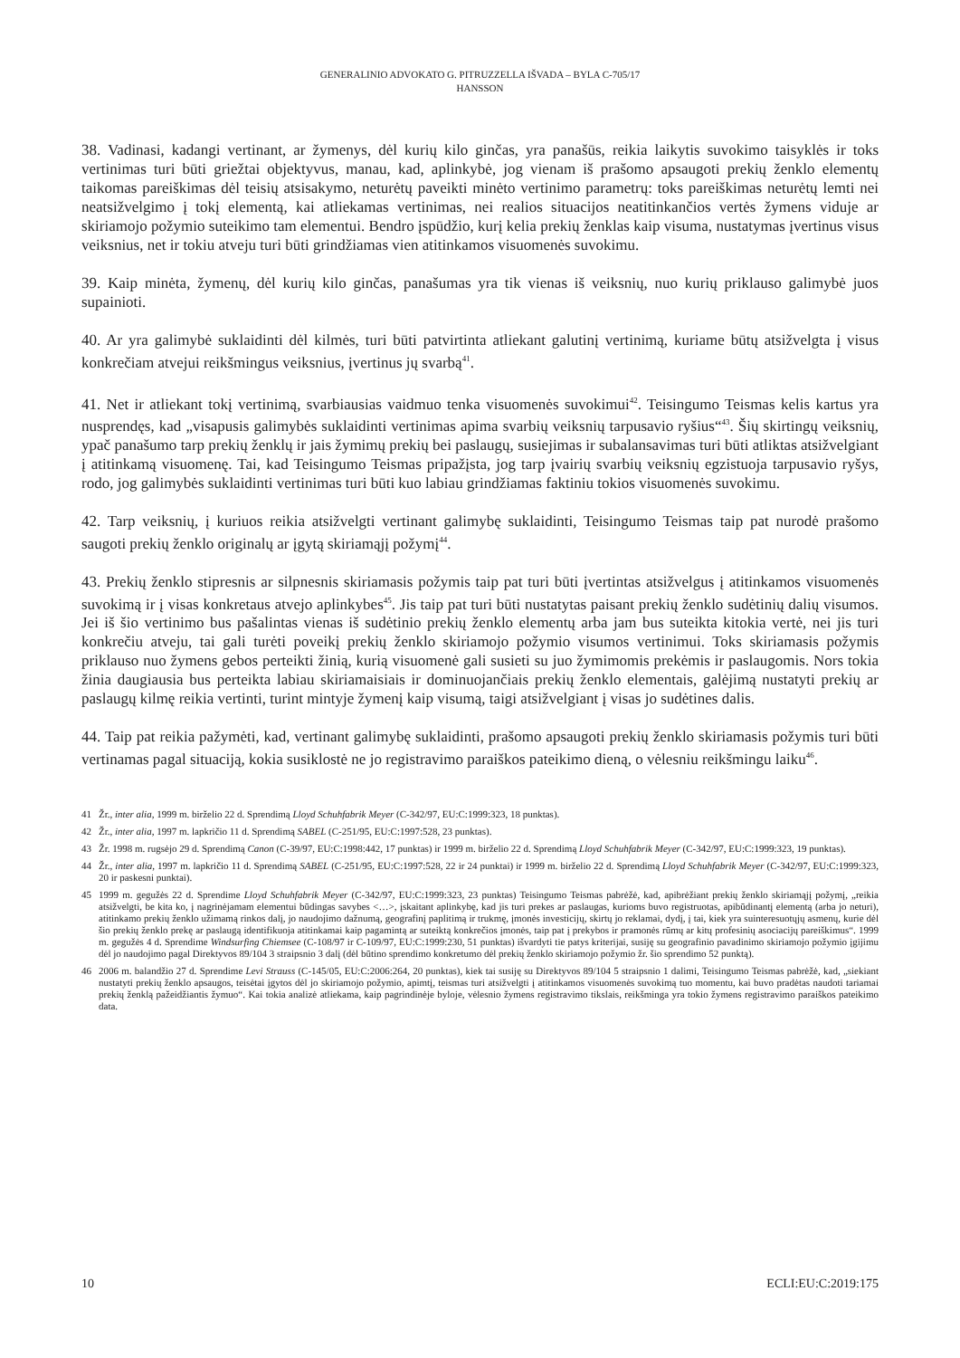GENERALINIO ADVOKATO G. PITRUZZELLA IŠVADA – BYLA C-705/17
HANSSON
38. Vadinasi, kadangi vertinant, ar žymenys, dėl kurių kilo ginčas, yra panašūs, reikia laikytis suvokimo taisyklės ir toks vertinimas turi būti griežtai objektyvus, manau, kad, aplinkybė, jog vienam iš prašomo apsaugoti prekių ženklo elementų taikomas pareiškimas dėl teisių atsisakymo, neturėtų paveikti minėto vertinimo parametrų: toks pareiškimas neturėtų lemti nei neatsižvelgimo į tokį elementą, kai atliekamas vertinimas, nei realios situacijos neatitinkančios vertės žymens viduje ar skiriamojo požymio suteikimo tam elementui. Bendro įspūdžio, kurį kelia prekių ženklas kaip visuma, nustatymas įvertinus visus veiksnius, net ir tokiu atveju turi būti grindžiamas vien atitinkamos visuomenės suvokimu.
39. Kaip minėta, žymenų, dėl kurių kilo ginčas, panašumas yra tik vienas iš veiksnių, nuo kurių priklauso galimybė juos supainioti.
40. Ar yra galimybė suklaidinti dėl kilmės, turi būti patvirtinta atliekant galutinį vertinimą, kuriame būtų atsižvelgta į visus konkrečiam atvejui reikšmingus veiksnius, įvertinus jų svarbą<sup>41</sup>.
41. Net ir atliekant tokį vertinimą, svarbiausias vaidmuo tenka visuomenės suvokimui<sup>42</sup>. Teisingumo Teismas kelis kartus yra nusprendęs, kad „visapusis galimybės suklaidinti vertinimas apima svarbių veiksnių tarpusavio ryšius“<sup>43</sup>. Šių skirtingų veiksnių, ypač panašumo tarp prekių ženklų ir jais žymimų prekių bei paslaugų, susiejimas ir subalansavimas turi būti atliktas atsižvelgiant į atitinkamą visuomenę. Tai, kad Teisingumo Teismas pripažįsta, jog tarp įvairių svarbių veiksnių egzistuoja tarpusavio ryšys, rodo, jog galimybės suklaidinti vertinimas turi būti kuo labiau grindžiamas faktiniu tokios visuomenės suvokimu.
42. Tarp veiksnių, į kuriuos reikia atsižvelgti vertinant galimybę suklaidinti, Teisingumo Teismas taip pat nurodė prašomo saugoti prekių ženklo originalų ar įgytą skiriamąjį požymį<sup>44</sup>.
43. Prekių ženklo stipresnis ar silpnesnis skiriamasis požymis taip pat turi būti įvertintas atsižvelgus į atitinkamos visuomenės suvokimą ir į visas konkretaus atvejo aplinkybes<sup>45</sup>. Jis taip pat turi būti nustatytas paisant prekių ženklo sudėtinių dalių visumos. Jei iš šio vertinimo bus pašalintas vienas iš sudėtinio prekių ženklo elementų arba jam bus suteikta kitokia vertė, nei jis turi konkrečiu atveju, tai gali turėti poveikį prekių ženklo skiriamojo požymio visumos vertinimui. Toks skiriamasis požymis priklauso nuo žymens gebos perteikti žinią, kurią visuomenė gali susieti su juo žymimomis prekėmis ir paslaugomis. Nors tokia žinia daugiausia bus perteikta labiau skiriamaisiais ir dominuojančiais prekių ženklo elementais, galėjimą nustatyti prekių ar paslaugų kilmę reikia vertinti, turint mintyje žymenį kaip visumą, taigi atsižvelgiant į visas jo sudėtines dalis.
44. Taip pat reikia pažymėti, kad, vertinant galimybę suklaidinti, prašomo apsaugoti prekių ženklo skiriamasis požymis turi būti vertinamas pagal situaciją, kokia susiklostė ne jo registravimo paraiškos pateikimo dieną, o vėlesniu reikšmingu laiku<sup>46</sup>.
41 Žr., inter alia, 1999 m. birželio 22 d. Sprendimą Lloyd Schuhfabrik Meyer (C-342/97, EU:C:1999:323, 18 punktas).
42 Žr., inter alia, 1997 m. lapkričio 11 d. Sprendimą SABEL (C-251/95, EU:C:1997:528, 23 punktas).
43 Žr. 1998 m. rugsėjo 29 d. Sprendimą Canon (C-39/97, EU:C:1998:442, 17 punktas) ir 1999 m. birželio 22 d. Sprendimą Lloyd Schuhfabrik Meyer (C-342/97, EU:C:1999:323, 19 punktas).
44 Žr., inter alia, 1997 m. lapkričio 11 d. Sprendimą SABEL (C-251/95, EU:C:1997:528, 22 ir 24 punktai) ir 1999 m. birželio 22 d. Sprendimą Lloyd Schuhfabrik Meyer (C-342/97, EU:C:1999:323, 20 ir paskesni punktai).
45 1999 m. gegužės 22 d. Sprendime Lloyd Schuhfabrik Meyer (C-342/97, EU:C:1999:323, 23 punktas) Teisingumo Teismas pabrėžė, kad, apibrėžiant prekių ženklo skiriamąjį požymį, „reikia atsižvelgti, be kita ko, į nagrinėjamam elementui būdingas savybes <…>, įskaitant aplinkybę, kad jis turi prekes ar paslaugas, kurioms buvo registruotas, apibūdinantį elementą (arba jo neturi), atitinkamo prekių ženklo užimamą rinkos dalį, jo naudojimo dažnumą, geografinį paplitimą ir trukmę, įmonės investicijų, skirtų jo reklamai, dydį, į tai, kiek yra suinteresuotųjų asmenų, kurie dėl šio prekių ženklo prekę ar paslaugą identifikuoja atitinkamai kaip pagamintą ar suteiktą konkrečios įmonės, taip pat į prekybos ir pramonės rūmų ar kitų profesinių asociacijų pareiškimus“. 1999 m. gegužės 4 d. Sprendime Windsurfing Chiemsee (C-108/97 ir C-109/97, EU:C:1999:230, 51 punktas) išvardyti tie patys kriterijai, susiję su geografinio pavadinimo skiriamojo požymio įgijimu dėl jo naudojimo pagal Direktyvos 89/104 3 straipsnio 3 dalį (dėl būtino sprendimo konkretumo dėl prekių ženklo skiriamojo požymio žr. šio sprendimo 52 punktą).
46 2006 m. balandžio 27 d. Sprendime Levi Strauss (C-145/05, EU:C:2006:264, 20 punktas), kiek tai susiję su Direktyvos 89/104 5 straipsnio 1 dalimi, Teisingumo Teismas pabrėžė, kad, „siekiant nustatyti prekių ženklo apsaugos, teisėtai įgytos dėl jo skiriamojo požymio, apimtį, teismas turi atsižvelgti į atitinkamos visuomenės suvokimą tuo momentu, kai buvo pradėtas naudoti tariamai prekių ženklą pažeidžiantis žymuo“. Kai tokia analizė atliekama, kaip pagrindinėje byloje, vėlesnio žymens registravimo tikslais, reikšminga yra tokio žymens registravimo paraiškos pateikimo data.
10 ECLI:EU:C:2019:175